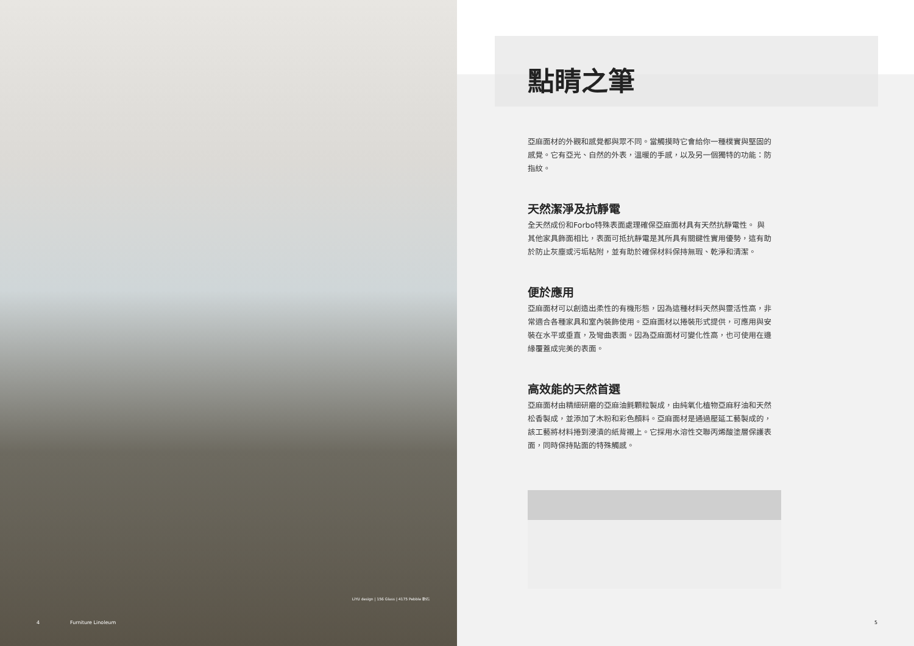LiYU design | 156 Glass | 4175 Pebble 軟石
4 Furniture Linoleum
點睛之筆
亞麻面材的外觀和感覺都與眾不同。當觸摸時它會給你一種樸實與堅固的感覺。它有亞光、自然的外表，溫暖的手感，以及另一個獨特的功能：防指紋。
天然潔淨及抗靜電
全天然成份和Forbo特殊表面處理確保亞麻面材具有天然抗靜電性。 與其他家具飾面相比，表面可抵抗靜電是其所具有關鍵性實用優勢，這有助於防止灰塵或污垢粘附，並有助於確保材料保持無瑕、乾淨和清潔。
便於應用
亞麻面材可以創造出柔性的有機形態，因為這種材料天然與靈活性高，非常適合各種家具和室內裝飾使用。亞麻面材以捲裝形式提供，可應用與安裝在水平或垂直，及彎曲表面。因為亞麻面材可變化性高，也可使用在邊緣覆蓋成完美的表面。
高效能的天然首選
亞麻面材由精細研磨的亞麻油氈顆粒製成，由純氧化植物亞麻籽油和天然松香製成，並添加了木粉和彩色顏料。亞麻面材是通過壓延工藝製成的，該工藝將材料捲到浸漬的紙背襯上。它採用水溶性交聯丙烯酸塗層保護表面，同時保持貼面的特殊觸感。
5